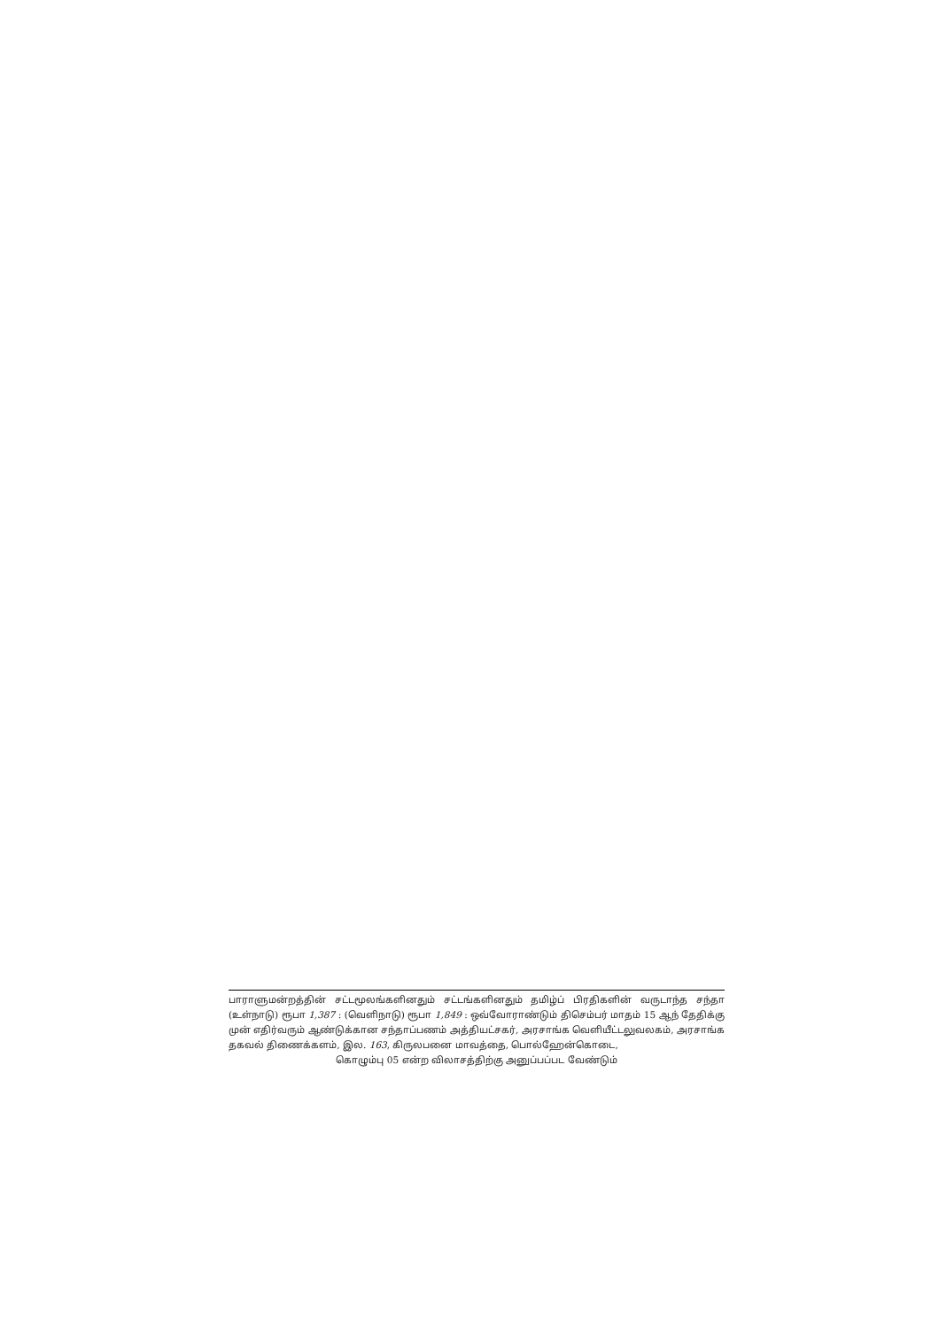பாராளுமன்றத்தின் சட்டமூலங்களினதும் சட்டங்களினதும் தமிழ்ப் பிரதிகளின் வருடாந்த சந்தா (உள்நாடு) ரூபா 1,387 : (வெளிநாடு) ரூபா 1,849 : ஒவ்வோராண்டும் திசெம்பர் மாதம் 15 ஆந் தேதிக்கு முன் எதிர்வரும் ஆண்டுக்கான சந்தாப்பணம் அத்தியட்சகர், அரசாங்க வெளியீட்டலுவலகம், அரசாங்க தகவல் திணைக்களம், இல. 163, கிருலபனை மாவத்தை, பொல்ஹேன்கொடை,
கொழும்பு 05 என்ற விலாசத்திற்கு அனுப்பப்பட வேண்டும்